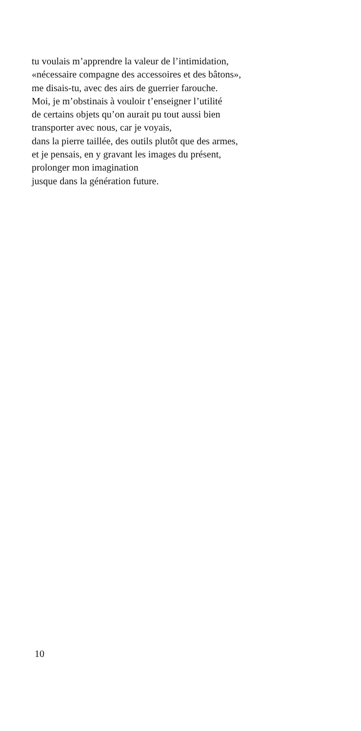tu voulais m’apprendre la valeur de l’intimidation,
«nécessaire compagne des accessoires et des bâtons»,
me disais-tu, avec des airs de guerrier farouche.
Moi, je m’obstinais à vouloir t’enseigner l’utilité
de certains objets qu’on aurait pu tout aussi bien
transporter avec nous, car je voyais,
dans la pierre taillée, des outils plutôt que des armes,
et je pensais, en y gravant les images du présent,
prolonger mon imagination
jusque dans la génération future.
10